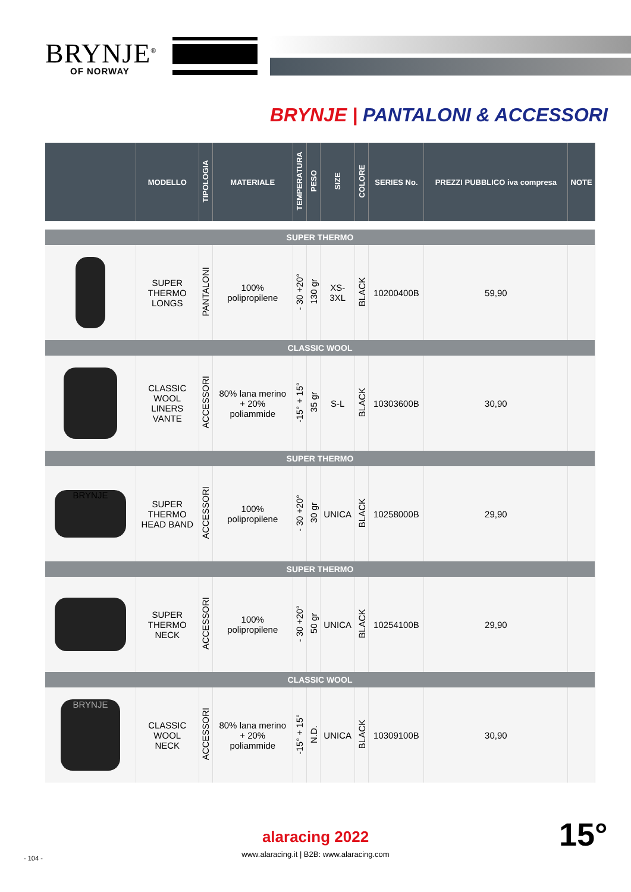BRYNJE<sup>®</sup>
OF NORWAY
BRYNJE | PANTALONI & ACCESSORI
| | MODELLO | TIPOLOGIA | MATERIALE | TEMPERATURA | PESO | SIZE | COLORE | SERIES No. | PREZZI PUBBLICO iva compresa | NOTE |
| --- | --- | --- | --- | --- | --- | --- | --- | --- | --- | --- |
| SUPER THERMO | | | | | | | | | | |
| | SUPER THERMO LONGS | PANTALONI | 100% polipropilene | - 30 +20° | 130 gr | XS- 3XL | BLACK | 10200400B | 59,90 | |
| CLASSIC WOOL | | | | | | | | | | |
| | CLASSIC WOOL LINERS VANTE | ACCESSORI | 80% lana merino + 20% poliammide | -15° + 15° | 35 gr | S-L | BLACK | 10303600B | 30,90 | |
| SUPER THERMO | | | | | | | | | | |
| BRYNJE | SUPER THERMO HEAD BAND | ACCESSORI | 100% polipropilene | - 30 +20° | 30 gr | UNICA | BLACK | 10258000B | 29,90 | |
| SUPER THERMO | | | | | | | | | | |
| | SUPER THERMO NECK | ACCESSORI | 100% polipropilene | - 30 +20° | 50 gr | UNICA | BLACK | 10254100B | 29,90 | |
| CLASSIC WOOL | | | | | | | | | | |
| BRYNJE | CLASSIC WOOL NECK | ACCESSORI | 80% lana merino + 20% poliammide | -15° + 15° | N.D. | UNICA | BLACK | 10309100B | 30,90 | |
alaracing 2022
www.alaracing.it | B2B: www.alaracing.com
- 104 -
15°